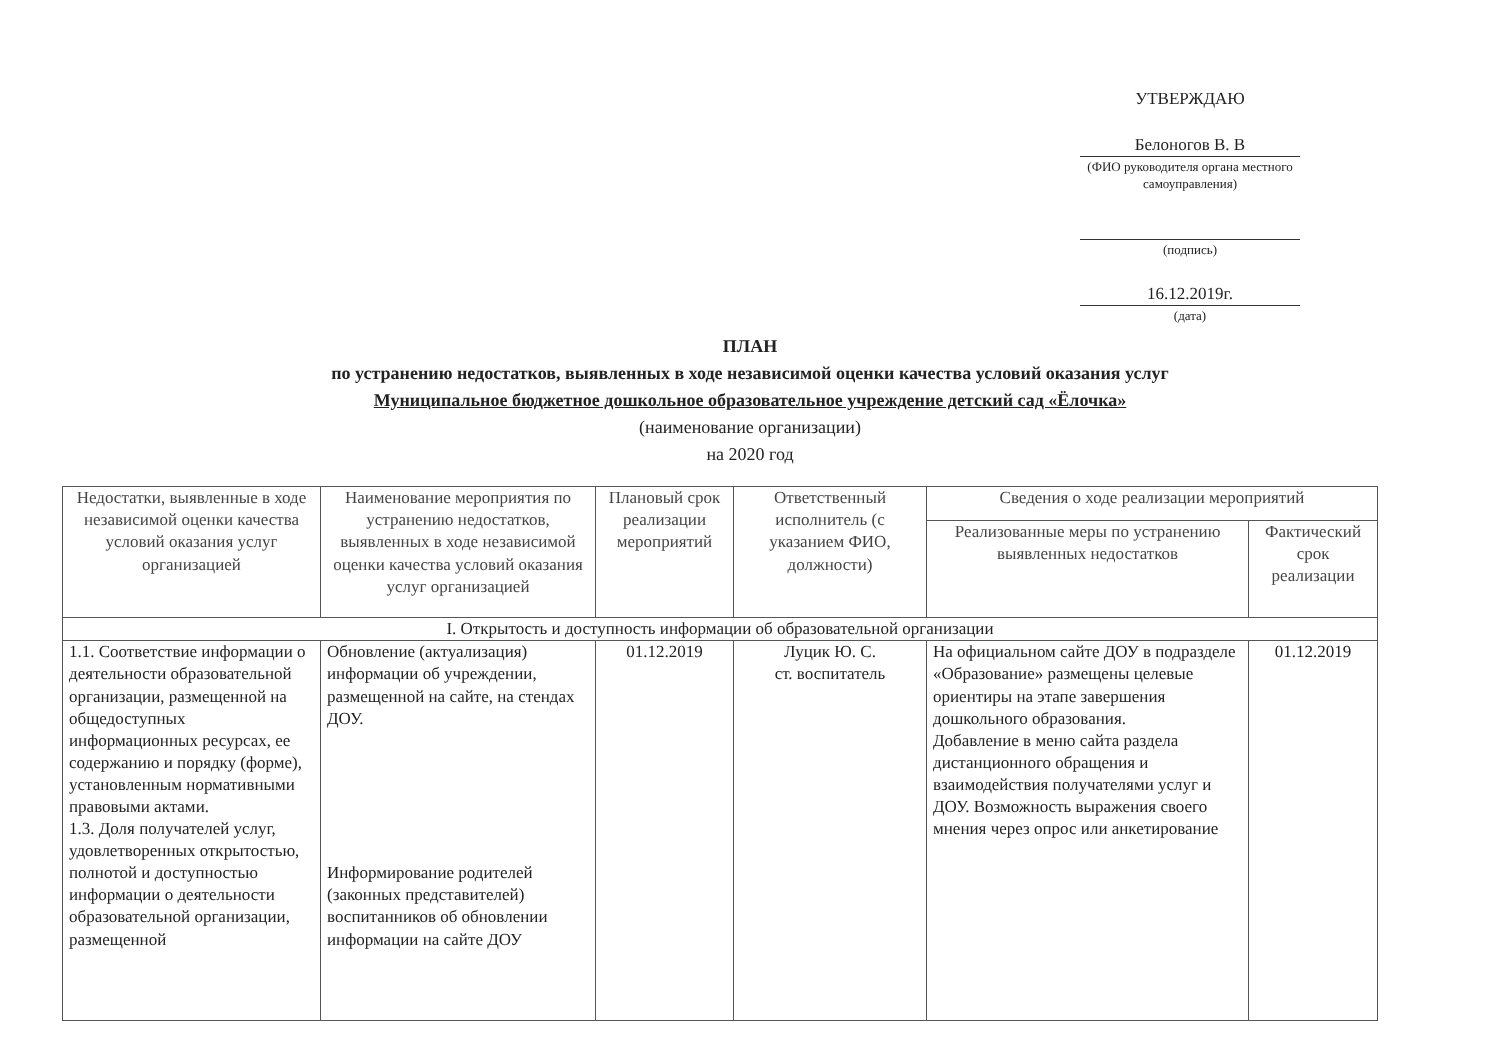УТВЕРЖДАЮ
Белоногов В. В
(ФИО руководителя органа местного самоуправления)
(подпись)
16.12.2019г.
(дата)
ПЛАН
по устранению недостатков, выявленных в ходе независимой оценки качества условий оказания услуг
Муниципальное бюджетное дошкольное образовательное учреждение детский сад «Ёлочка»
(наименование организации)
на 2020 год
| Недостатки, выявленные в ходе независимой оценки качества условий оказания услуг организацией | Наименование мероприятия по устранению недостатков, выявленных в ходе независимой оценки качества условий оказания услуг организацией | Плановый срок реализации мероприятий | Ответственный исполнитель (с указанием ФИО, должности) | Сведения о ходе реализации мероприятий | |
| --- | --- | --- | --- | --- | --- |
| | | | | Реализованные меры по устранению выявленных недостатков | Фактический срок реализации |
| I. Открытость и доступность информации об образовательной организации | | | | | |
| 1.1. Соответствие информации о деятельности образовательной организации, размещенной на общедоступных информационных ресурсах, ее содержанию и порядку (форме), установленным нормативными правовыми актами. 1.3. Доля получателей услуг, удовлетворенных открытостью, полнотой и доступностью информации о деятельности образовательной организации, размещенной | Обновление (актуализация) информации об учреждении, размещенной на сайте, на стендах ДОУ. Информирование родителей (законных представителей) воспитанников об обновлении информации на сайте ДОУ | 01.12.2019 | Луцик Ю. С. ст. воспитатель | На официальном сайте ДОУ в подразделе «Образование» размещены целевые ориентиры на этапе завершения дошкольного образования. Добавление в меню сайта раздела дистанционного обращения и взаимодействия получателями услуг и ДОУ. Возможность выражения своего мнения через опрос или анкетирование | 01.12.2019 |